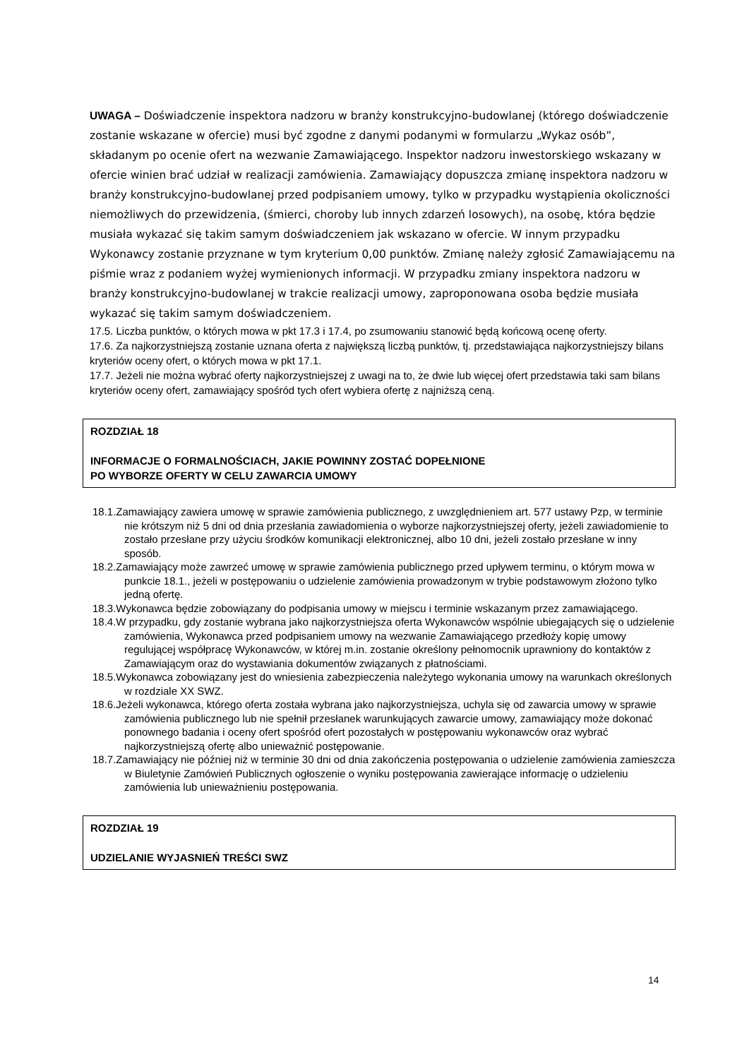UWAGA – Doświadczenie inspektora nadzoru w branży konstrukcyjno-budowlanej (którego doświadczenie zostanie wskazane w ofercie) musi być zgodne z danymi podanymi w formularzu „Wykaz osób”, składanym po ocenie ofert na wezwanie Zamawiającego. Inspektor nadzoru inwestorskiego wskazany w ofercie winien brać udział w realizacji zamówienia. Zamawiający dopuszcza zmianę inspektora nadzoru w branży konstrukcyjno-budowlanej przed podpisaniem umowy, tylko w przypadku wystąpienia okoliczności niemożliwych do przewidzenia, (śmierci, choroby lub innych zdarzeń losowych), na osobę, która będzie musiała wykazać się takim samym doświadczeniem jak wskazano w ofercie. W innym przypadku Wykonawcy zostanie przyznane w tym kryterium 0,00 punktów. Zmianę należy zgłosić Zamawiającemu na piśmie wraz z podaniem wyżej wymienionych informacji. W przypadku zmiany inspektora nadzoru w branży konstrukcyjno-budowlanej w trakcie realizacji umowy, zaproponowana osoba będzie musiała wykazać się takim samym doświadczeniem.
17.5. Liczba punktów, o których mowa w pkt 17.3 i 17.4, po zsumowaniu stanowić będą końcową ocenę oferty.
17.6. Za najkorzystniejszą zostanie uznana oferta z największą liczbą punktów, tj. przedstawiająca najkorzystniejszy bilans kryteriów oceny ofert, o których mowa w pkt 17.1.
17.7. Jeżeli nie można wybrać oferty najkorzystniejszej z uwagi na to, że dwie lub więcej ofert przedstawia taki sam bilans kryteriów oceny ofert, zamawiający spośród tych ofert wybiera ofertę z najniższą ceną.
ROZDZIAŁ 18
INFORMACJE O FORMALNOŚCIACH, JAKIE POWINNY ZOSTAĆ DOPEŁNIONE
PO WYBORZE OFERTY W CELU ZAWARCIA UMOWY
18.1.Zamawiający zawiera umowę w sprawie zamówienia publicznego, z uwzględnieniem art. 577 ustawy Pzp, w terminie nie krótszym niż 5 dni od dnia przesłania zawiadomienia o wyborze najkorzystniejszej oferty, jeżeli zawiadomienie to zostało przesłane przy użyciu środków komunikacji elektronicznej, albo 10 dni, jeżeli zostało przesłane w inny sposób.
18.2.Zamawiający może zawrzeć umowę w sprawie zamówienia publicznego przed upływem terminu, o którym mowa w punkcie 18.1., jeżeli w postępowaniu o udzielenie zamówienia prowadzonym w trybie podstawowym złożono tylko jedną ofertę.
18.3.Wykonawca będzie zobowiązany do podpisania umowy w miejscu i terminie wskazanym przez zamawiającego.
18.4.W przypadku, gdy zostanie wybrana jako najkorzystniejsza oferta Wykonawców wspólnie ubiegających się o udzielenie zamówienia, Wykonawca przed podpisaniem umowy na wezwanie Zamawiającego przedłoży kopię umowy regulującej współpracę Wykonawców, w której m.in. zostanie określony pełnomocnik uprawniony do kontaktów z Zamawiającym oraz do wystawiania dokumentów związanych z płatnościami.
18.5.Wykonawca zobowiązany jest do wniesienia zabezpieczenia należytego wykonania umowy na warunkach określonych w rozdziale XX SWZ.
18.6.Jeżeli wykonawca, którego oferta została wybrana jako najkorzystniejsza, uchyla się od zawarcia umowy w sprawie zamówienia publicznego lub nie spełnił przesłanek warunkujących zawarcie umowy, zamawiający może dokonać ponownego badania i oceny ofert spośród ofert pozostałych w postępowaniu wykonawców oraz wybrać najkorzystniejszą ofertę albo unieważnić postępowanie.
18.7.Zamawiający nie później niż w terminie 30 dni od dnia zakończenia postępowania o udzielenie zamówienia zamieszcza w Biuletynie Zamówień Publicznych ogłoszenie o wyniku postępowania zawierające informację o udzieleniu zamówienia lub unieważnieniu postępowania.
ROZDZIAŁ 19
UDZIELANIE WYJASNIEŃ TREŚCI SWZ
14